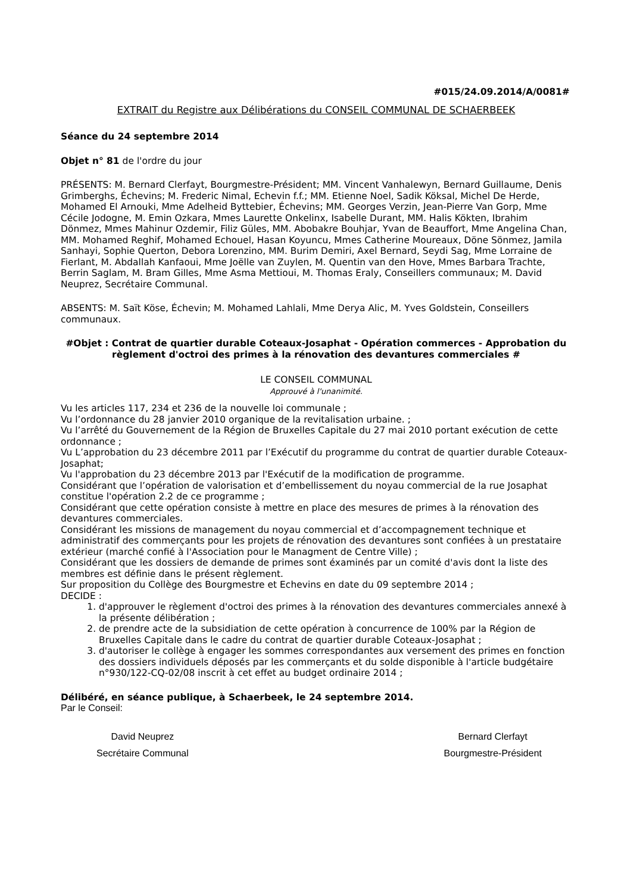#015/24.09.2014/A/0081#
EXTRAIT du Registre aux Délibérations du CONSEIL COMMUNAL DE SCHAERBEEK
Séance du 24 septembre 2014
Objet n° 81 de l'ordre du jour
PRÉSENTS: M. Bernard Clerfayt, Bourgmestre-Président; MM. Vincent Vanhalewyn, Bernard Guillaume, Denis Grimberghs, Échevins; M. Frederic Nimal, Echevin f.f.; MM. Etienne Noel, Sadik Köksal, Michel De Herde, Mohamed El Arnouki, Mme Adelheid Byttebier, Échevins; MM. Georges Verzin, Jean-Pierre Van Gorp, Mme Cécile Jodogne, M. Emin Ozkara, Mmes Laurette Onkelinx, Isabelle Durant, MM. Halis Kökten, Ibrahim Dönmez, Mmes Mahinur Ozdemir, Filiz Güles, MM. Abobakre Bouhjar, Yvan de Beauffort, Mme Angelina Chan, MM. Mohamed Reghif, Mohamed Echouel, Hasan Koyuncu, Mmes Catherine Moureaux, Döne Sönmez, Jamila Sanhayi, Sophie Querton, Debora Lorenzino, MM. Burim Demiri, Axel Bernard, Seydi Sag, Mme Lorraine de Fierlant, M. Abdallah Kanfaoui, Mme Joëlle van Zuylen, M. Quentin van den Hove, Mmes Barbara Trachte, Berrin Saglam, M. Bram Gilles, Mme Asma Mettioui, M. Thomas Eraly, Conseillers communaux; M. David Neuprez, Secrétaire Communal.
ABSENTS: M. Saït Köse, Échevin; M. Mohamed Lahlali, Mme Derya Alic, M. Yves Goldstein, Conseillers communaux.
#Objet : Contrat de quartier durable Coteaux-Josaphat - Opération commerces - Approbation du règlement d'octroi des primes à la rénovation des devantures commerciales #
LE CONSEIL COMMUNAL
Approuvé à l'unanimité.
Vu les articles 117, 234 et 236 de la nouvelle loi communale ;
Vu l’ordonnance du 28 janvier 2010 organique de la revitalisation urbaine. ;
Vu l’arrêté du Gouvernement de la Région de Bruxelles Capitale du 27 mai 2010 portant exécution de cette ordonnance ;
Vu L’approbation du 23 décembre 2011 par l’Exécutif du programme du contrat de quartier durable Coteaux-Josaphat;
Vu l'approbation du 23 décembre 2013 par l'Exécutif de la modification de programme.
Considérant que l’opération de valorisation et d’embellissement du noyau commercial de la rue Josaphat constitue l'opération 2.2 de ce programme ;
Considérant que cette opération consiste à mettre en place des mesures de primes à la rénovation des devantures commerciales.
Considérant les missions de management du noyau commercial et d’accompagnement technique et administratif des commerçants pour les projets de rénovation des devantures sont confiées à un prestataire extérieur (marché confié à l'Association pour le Managment de Centre Ville) ;
Considérant que les dossiers de demande de primes sont éxaminés par un comité d'avis dont la liste des membres est définie dans le présent règlement.
Sur proposition du Collège des Bourgmestre et Echevins en date du 09 septembre 2014 ;
DECIDE :
1. d'approuver le règlement d'octroi des primes à la rénovation des devantures commerciales annexé à la présente délibération ;
2. de prendre acte de la subsidiation de cette opération à concurrence de 100% par la Région de Bruxelles Capitale dans le cadre du contrat de quartier durable Coteaux-Josaphat ;
3. d'autoriser le collège à engager les sommes correspondantes aux versement des primes en fonction des dossiers individuels déposés par les commerçants et du solde disponible à l'article budgétaire n°930/122-CQ-02/08 inscrit à cet effet au budget ordinaire 2014 ;
Délibéré, en séance publique, à Schaerbeek, le 24 septembre 2014.
Par le Conseil:
David Neuprez
Secrétaire Communal
Bernard Clerfayt
Bourgmestre-Président